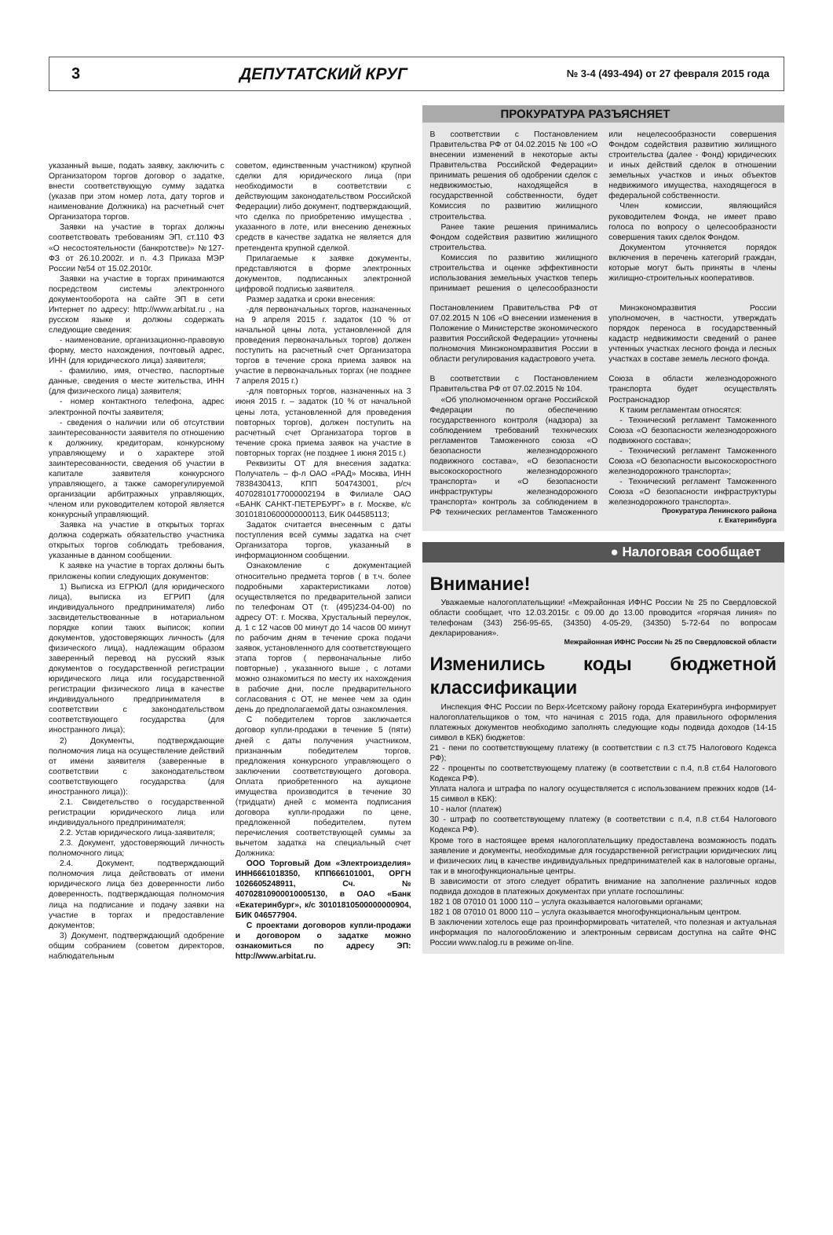3 ДЕПУТАТСКИЙ КРУГ № 3-4 (493-494) от 27 февраля 2015 года
указанный выше, подать заявку, заключить с Организатором торгов договор о задатке, внести соответствующую сумму задатка (указав при этом номер лота, дату торгов и наименование Должника) на расчетный счет Организатора торгов.
Заявки на участие в торгах должны соответствовать требованиям ЭП, ст.110 ФЗ «О несостоятельности (банкротстве)» №127-ФЗ от 26.10.2002г. и п. 4.3 Приказа МЭР России №54 от 15.02.2010г.
Заявки на участие в торгах принимаются посредством системы электронного документооборота на сайте ЭП в сети Интернет по адресу: http://www.arbitat.ru , на русском языке и должны содержать следующие сведения:
- наименование, организационно-правовую форму, место нахождения, почтовый адрес, ИНН (для юридического лица) заявителя;
- фамилию, имя, отчество, паспортные данные, сведения о месте жительства, ИНН (для физического лица) заявителя;
- номер контактного телефона, адрес электронной почты заявителя;
- сведения о наличии или об отсутствии заинтересованности заявителя по отношению к должнику, кредиторам, конкурсному управляющему и о характере этой заинтересованности, сведения об участии в капитале заявителя конкурсного управляющего, а также саморегулируемой организации арбитражных управляющих, членом или руководителем которой является конкурсный управляющий.
Заявка на участие в открытых торгах должна содержать обязательство участника открытых торгов соблюдать требования, указанные в данном сообщении.
К заявке на участие в торгах должны быть приложены копии следующих документов:
1) Выписка из ЕГРЮЛ (для юридического лица), выписка из ЕГРИП (для индивидуального предпринимателя) либо засвидетельствованные в нотариальном порядке копии таких выписок; копии документов, удостоверяющих личность (для физического лица), надлежащим образом заверенный перевод на русский язык документов о государственной регистрации юридического лица или государственной регистрации физического лица в качестве индивидуального предпринимателя в соответствии с законодательством соответствующего государства (для иностранного лица);
2) Документы, подтверждающие полномочия лица на осуществление действий от имени заявителя (заверенные в соответствии с законодательством соответствующего государства (для иностранного лица)):
2.1. Свидетельство о государственной регистрации юридического лица или индивидуального предпринимателя;
2.2. Устав юридического лица-заявителя;
2.3. Документ, удостоверяющий личность полномочного лица;
2.4. Документ, подтверждающий полномочия лица действовать от имени юридического лица без доверенности либо доверенность, подтверждающая полномочия лица на подписание и подачу заявки на участие в торгах и предоставление документов;
3) Документ, подтверждающий одобрение общим собранием (советом директоров, наблюдательным
советом, единственным участником) крупной сделки для юридического лица (при необходимости в соответствии с действующим законодательством Российской Федерации) либо документ, подтверждающий, что сделка по приобретению имущества , указанного в лоте, или внесению денежных средств в качестве задатка не является для претендента крупной сделкой.
Прилагаемые к заявке документы, представляются в форме электронных документов, подписанных электронной цифровой подписью заявителя.
Размер задатка и сроки внесения:
-для первоначальных торгов, назначенных на 9 апреля 2015 г. задаток (10 % от начальной цены лота, установленной для проведения первоначальных торгов) должен поступить на расчетный счет Организатора торгов в течение срока приема заявок на участие в первоначальных торгах (не позднее 7 апреля 2015 г.)
-для повторных торгов, назначенных на 3 июня 2015 г. – задаток (10 % от начальной цены лота, установленной для проведения повторных торгов), должен поступить на расчетный счет Организатора торгов в течение срока приема заявок на участие в повторных торгах (не позднее 1 июня 2015 г.)
Реквизиты ОТ для внесения задатка: Получатель – ф-л ОАО «РАД» Москва, ИНН 7838430413, КПП 504743001, р/сч 40702810177000002194 в Филиале ОАО «БАНК САНКТ-ПЕТЕРБУРГ» в г. Москве, к/с 30101810600000000113, БИК 044585113;
Задаток считается внесенным с даты поступления всей суммы задатка на счет Организатора торгов, указанный в информационном сообщении.
Ознакомление с документацией относительно предмета торгов ( в т.ч. более подробными характеристиками лотов) осуществляется по предварительной записи по телефонам ОТ (т. (495)234-04-00) по адресу ОТ: г. Москва, Хрустальный переулок, д. 1 с 12 часов 00 минут до 14 часов 00 минут по рабочим дням в течение срока подачи заявок, установленного для соответствующего этапа торгов ( первоначальные либо повторные) , указанного выше , с лотами можно ознакомиться по месту их нахождения в рабочие дни, после предварительного согласования с ОТ, не менее чем за один день до предполагаемой даты ознакомления.
С победителем торгов заключается договор купли-продажи в течение 5 (пяти) дней с даты получения участником, признанным победителем торгов, предложения конкурсного управляющего о заключении соответствующего договора. Оплата приобретенного на аукционе имущества производится в течение 30 (тридцати) дней с момента подписания договора купли-продажи по цене, предложенной победителем, путем перечисления соответствующей суммы за вычетом задатка на специальный счет Должника:
ООО Торговый Дом «Электроизделия» ИНН6661018350, КПП666101001, ОРГН 1026605248911, Сч. № 40702810900010005130, в ОАО «Банк «Екатеринбург», к/с 30101810500000000904, БИК 046577904.
С проектами договоров купли-продажи и договором о задатке можно ознакомиться по адресу ЭП: http://www.arbitat.ru.
ПРОКУРАТУРА РАЗЪЯСНЯЕТ
В соответствии с Постановлением Правительства РФ от 04.02.2015 № 100 «О внесении изменений в некоторые акты Правительства Российской Федерации» принимать решения об одобрении сделок с недвижимостью, находящейся в государственной собственности, будет Комиссия по развитию жилищного строительства.
Ранее такие решения принимались Фондом содействия развитию жилищного строительства.
Комиссия по развитию жилищного строительства и оценке эффективности использования земельных участков теперь принимает решения о целесообразности или нецелесообразности совершения Фондом содействия развитию жилищного строительства (далее - Фонд) юридических и иных действий сделок в отношении земельных участков и иных объектов недвижимого имущества, находящегося в федеральной собственности.
Член комиссии, являющийся руководителем Фонда, не имеет право голоса по вопросу о целесообразности совершения таких сделок Фондом.
Документом уточняется порядок включения в перечень категорий граждан, которые могут быть приняты в члены жилищно-строительных кооперативов.
Постановлением Правительства РФ от 07.02.2015 N 106 «О внесении изменения в Положение о Министерстве экономического развития Российской Федерации» уточнены полномочия Минэкономразвития России в области регулирования кадастрового учета.
Минэкономразвития России уполномочен, в частности, утверждать порядок переноса в государственный кадастр недвижимости сведений о ранее учтенных участках лесного фонда и лесных участках в составе земель лесного фонда.
В соответствии с Постановлением Правительства РФ от 07.02.2015 № 104.
«Об уполномоченном органе Российской Федерации по обеспечению государственного контроля (надзора) за соблюдением требований технических регламентов Таможенного союза «О безопасности железнодорожного подвижного состава», «О безопасности высокоскоростного железнодорожного транспорта» и «О безопасности инфраструктуры железнодорожного транспорта» контроль за соблюдением в РФ технических регламентов Таможенного Союза в области железнодорожного транспорта будет осуществлять Ространснадзор
К таким регламентам относятся:
- Технический регламент Таможенного Союза «О безопасности железнодорожного подвижного состава»;
- Технический регламент Таможенного Союза «О безопасности высокоскоростного железнодорожного транспорта»;
- Технический регламент Таможенного Союза «О безопасности инфраструктуры железнодорожного транспорта».
Прокуратура Ленинского района
г. Екатеринбурга
● Налоговая сообщает
Внимание!
Уважаемые налогоплательщики! «Межрайонная ИФНС России № 25 по Свердловской области сообщает, что 12.03.2015г. с 09.00 до 13.00 проводится «горячая линия» по телефонам (343) 256-95-65, (34350) 4-05-29, (34350) 5-72-64 по вопросам декларирования».
Межрайонная ИФНС России № 25 по Свердловской области
Изменились коды бюджетной классификации
Инспекция ФНС России по Верх-Исетскому району города Екатеринбурга информирует налогоплательщиков о том, что начиная с 2015 года, для правильного оформления платежных документов необходимо заполнять следующие коды подвида доходов (14-15 символ в КБК) бюджетов:
21 - пени по соответствующему платежу (в соответствии с п.3 ст.75 Налогового Кодекса РФ);
22 - проценты по соответствующему платежу (в соответствии с п.4, п.8 ст.64 Налогового Кодекса РФ).
Уплата налога и штрафа по налогу осуществляется с использованием прежних кодов (14-15 символ в КБК):
10 - налог (платеж)
30 - штраф по соответствующему платежу (в соответствии с п.4, п.8 ст.64 Налогового Кодекса РФ).
Кроме того в настоящее время налогоплательщику предоставлена возможность подать заявление и документы, необходимые для государственной регистрации юридических лиц и физических лиц в качестве индивидуальных предпринимателей как в налоговые органы, так и в многофункциональные центры.
В зависимости от этого следует обратить внимание на заполнение различных кодов подвида доходов в платежных документах при уплате госпошлины:
182 1 08 07010 01 1000 110 – услуга оказывается налоговыми органами;
182 1 08 07010 01 8000 110 – услуга оказывается многофункциональным центром.
В заключении хотелось еще раз проинформировать читателей, что полезная и актуальная информация по налогообложению и электронным сервисам доступна на сайте ФНС России www.nalog.ru в режиме on-line.